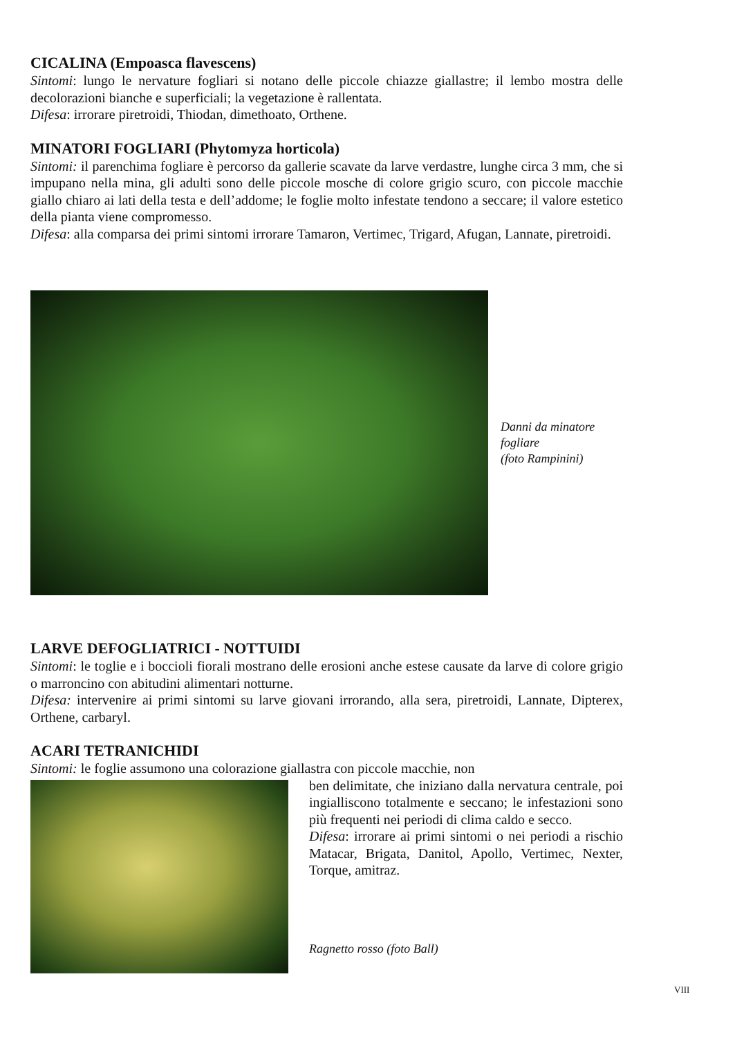CICALINA (Empoasca flavescens)
Sintomi: lungo le nervature fogliari si notano delle piccole chiazze giallastre; il lembo mostra delle decolorazioni bianche e superficiali; la vegetazione è rallentata.
Difesa: irrorare piretroidi, Thiodan, dimethoato, Orthene.
MINATORI FOGLIARI (Phytomyza horticola)
Sintomi: il parenchima fogliare è percorso da gallerie scavate da larve verdastre, lunghe circa 3 mm, che si impupano nella mina, gli adulti sono delle piccole mosche di colore grigio scuro, con piccole macchie giallo chiaro ai lati della testa e dell’addome; le foglie molto infestate tendono a seccare; il valore estetico della pianta viene compromesso.
Difesa: alla comparsa dei primi sintomi irrorare Tamaron, Vertimec, Trigard, Afugan, Lannate, piretroidi.
Danni da minatore fogliare
(foto Rampinini)
LARVE DEFOGLIATRICI - NOTTUIDI
Sintomi: le toglie e i boccioli fiorali mostrano delle erosioni anche estese causate da larve di colore grigio o marroncino con abitudini alimentari notturne.
Difesa: intervenire ai primi sintomi su larve giovani irrorando, alla sera, piretroidi, Lannate, Dipterex, Orthene, carbaryl.
ACARI TETRANICHIDI
Sintomi: le foglie assumono una colorazione giallastra con piccole macchie, non
ben delimitate, che iniziano dalla nervatura centrale, poi ingialliscono totalmente e seccano; le infestazioni sono più frequenti nei periodi di clima caldo e secco.
Difesa: irrorare ai primi sintomi o nei periodi a rischio Matacar, Brigata, Danitol, Apollo, Vertimec, Nexter, Torque, amitraz.
Ragnetto rosso (foto Ball)
VIII